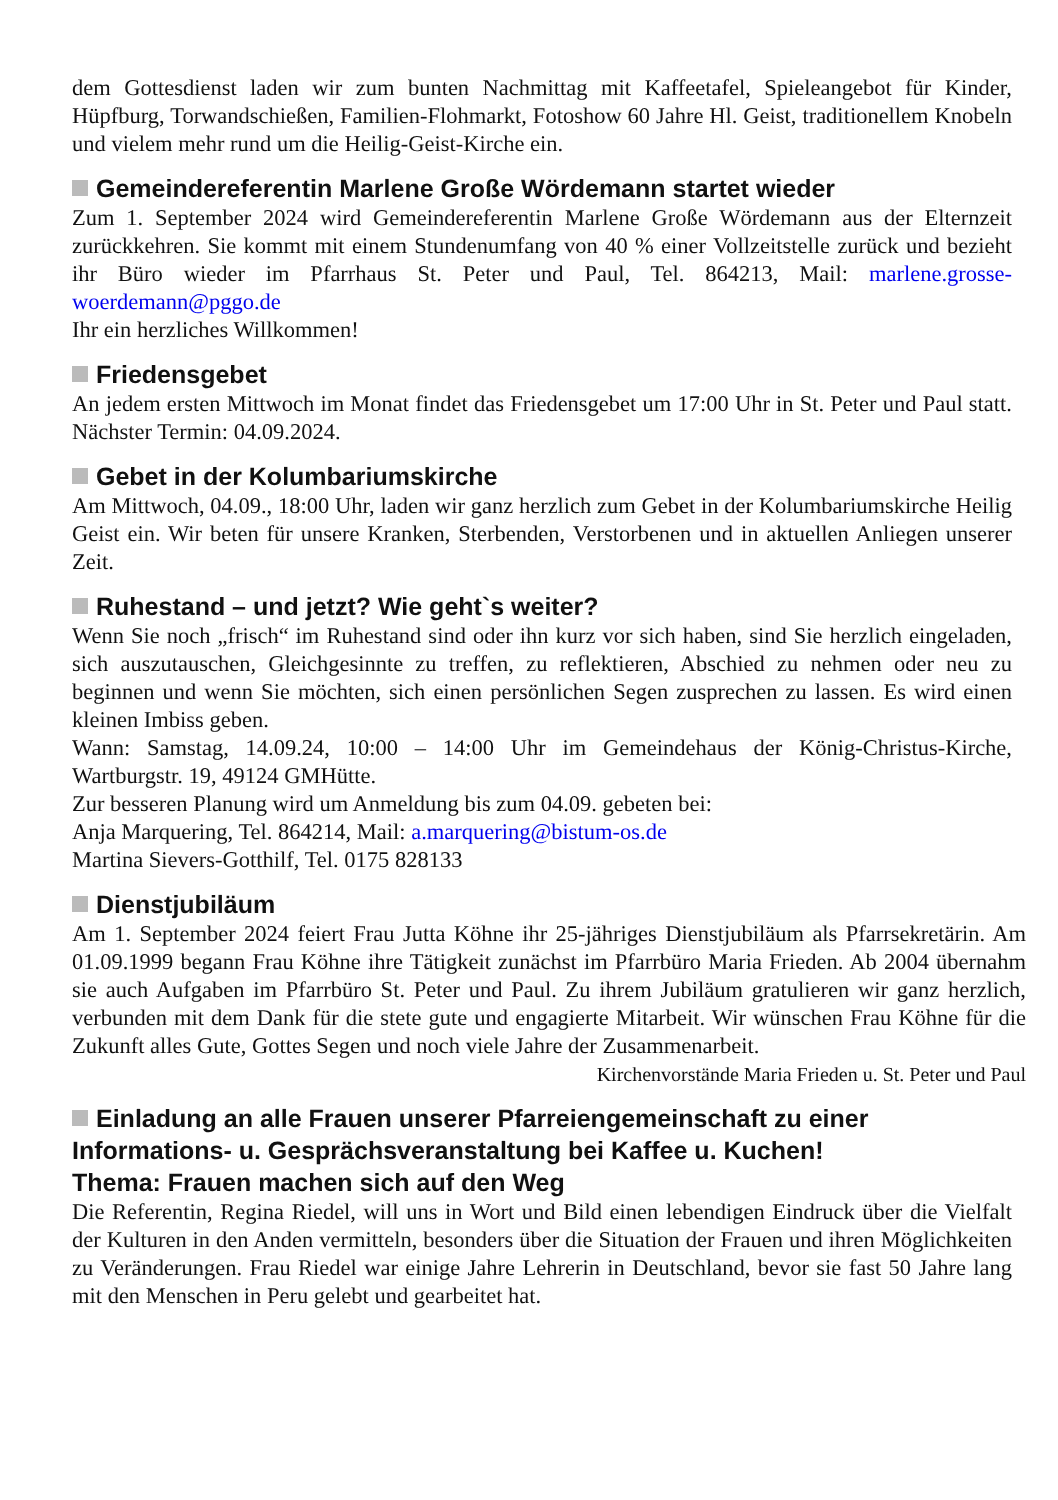dem Gottesdienst laden wir zum bunten Nachmittag mit Kaffeetafel, Spieleangebot für Kinder, Hüpfburg, Torwandschießen, Familien-Flohmarkt, Fotoshow 60 Jahre Hl. Geist, traditionellem Knobeln und vielem mehr rund um die Heilig-Geist-Kirche ein.
Gemeindereferentin Marlene Große Wördemann startet wieder
Zum 1. September 2024 wird Gemeindereferentin Marlene Große Wördemann aus der Elternzeit zurückkehren. Sie kommt mit einem Stundenumfang von 40 % einer Vollzeitstelle zurück und bezieht ihr Büro wieder im Pfarrhaus St. Peter und Paul, Tel. 864213, Mail: marlene.grosse-woerdemann@pggo.de
Ihr ein herzliches Willkommen!
Friedensgebet
An jedem ersten Mittwoch im Monat findet das Friedensgebet um 17:00 Uhr in St. Peter und Paul statt. Nächster Termin: 04.09.2024.
Gebet in der Kolumbariumskirche
Am Mittwoch, 04.09., 18:00 Uhr, laden wir ganz herzlich zum Gebet in der Kolumbariumskirche Heilig Geist ein. Wir beten für unsere Kranken, Sterbenden, Verstorbenen und in aktuellen Anliegen unserer Zeit.
Ruhestand – und jetzt? Wie geht`s weiter?
Wenn Sie noch „frisch“ im Ruhestand sind oder ihn kurz vor sich haben, sind Sie herzlich eingeladen, sich auszutauschen, Gleichgesinnte zu treffen, zu reflektieren, Abschied zu nehmen oder neu zu beginnen und wenn Sie möchten, sich einen persönlichen Segen zusprechen zu lassen. Es wird einen kleinen Imbiss geben.
Wann: Samstag, 14.09.24, 10:00 – 14:00 Uhr im Gemeindehaus der König-Christus-Kirche, Wartburgstr. 19, 49124 GMHütte.
Zur besseren Planung wird um Anmeldung bis zum 04.09. gebeten bei:
Anja Marquering, Tel. 864214, Mail: a.marquering@bistum-os.de
Martina Sievers-Gotthilf, Tel. 0175 828133
Dienstjubiläum
Am 1. September 2024 feiert Frau Jutta Köhne ihr 25-jähriges Dienstjubiläum als Pfarrsekretärin. Am 01.09.1999 begann Frau Köhne ihre Tätigkeit zunächst im Pfarrbüro Maria Frieden. Ab 2004 übernahm sie auch Aufgaben im Pfarrbüro St. Peter und Paul. Zu ihrem Jubiläum gratulieren wir ganz herzlich, verbunden mit dem Dank für die stete gute und engagierte Mitarbeit. Wir wünschen Frau Köhne für die Zukunft alles Gute, Gottes Segen und noch viele Jahre der Zusammenarbeit.
Kirchenvorstände Maria Frieden u. St. Peter und Paul
Einladung an alle Frauen unserer Pfarreiengemeinschaft zu einer Informations- u. Gesprächsveranstaltung bei Kaffee u. Kuchen!
Thema: Frauen machen sich auf den Weg
Die Referentin, Regina Riedel, will uns in Wort und Bild einen lebendigen Eindruck über die Vielfalt der Kulturen in den Anden vermitteln, besonders über die Situation der Frauen und ihren Möglichkeiten zu Veränderungen. Frau Riedel war einige Jahre Lehrerin in Deutschland, bevor sie fast 50 Jahre lang mit den Menschen in Peru gelebt und gearbeitet hat.